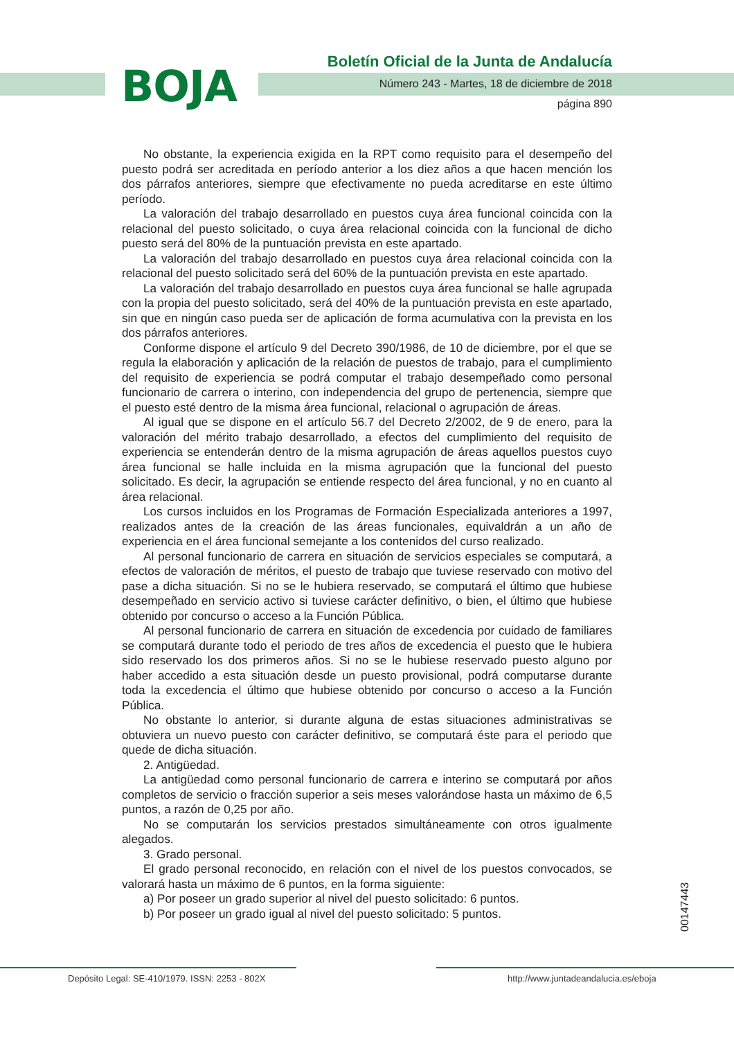BOJA
Boletín Oficial de la Junta de Andalucía
Número 243 - Martes, 18 de diciembre de 2018
página 890
No obstante, la experiencia exigida en la RPT como requisito para el desempeño del puesto podrá ser acreditada en período anterior a los diez años a que hacen mención los dos párrafos anteriores, siempre que efectivamente no pueda acreditarse en este último período.
La valoración del trabajo desarrollado en puestos cuya área funcional coincida con la relacional del puesto solicitado, o cuya área relacional coincida con la funcional de dicho puesto será del 80% de la puntuación prevista en este apartado.
La valoración del trabajo desarrollado en puestos cuya área relacional coincida con la relacional del puesto solicitado será del 60% de la puntuación prevista en este apartado.
La valoración del trabajo desarrollado en puestos cuya área funcional se halle agrupada con la propia del puesto solicitado, será del 40% de la puntuación prevista en este apartado, sin que en ningún caso pueda ser de aplicación de forma acumulativa con la prevista en los dos párrafos anteriores.
Conforme dispone el artículo 9 del Decreto 390/1986, de 10 de diciembre, por el que se regula la elaboración y aplicación de la relación de puestos de trabajo, para el cumplimiento del requisito de experiencia se podrá computar el trabajo desempeñado como personal funcionario de carrera o interino, con independencia del grupo de pertenencia, siempre que el puesto esté dentro de la misma área funcional, relacional o agrupación de áreas.
Al igual que se dispone en el artículo 56.7 del Decreto 2/2002, de 9 de enero, para la valoración del mérito trabajo desarrollado, a efectos del cumplimiento del requisito de experiencia se entenderán dentro de la misma agrupación de áreas aquellos puestos cuyo área funcional se halle incluida en la misma agrupación que la funcional del puesto solicitado. Es decir, la agrupación se entiende respecto del área funcional, y no en cuanto al área relacional.
Los cursos incluidos en los Programas de Formación Especializada anteriores a 1997, realizados antes de la creación de las áreas funcionales, equivaldrán a un año de experiencia en el área funcional semejante a los contenidos del curso realizado.
Al personal funcionario de carrera en situación de servicios especiales se computará, a efectos de valoración de méritos, el puesto de trabajo que tuviese reservado con motivo del pase a dicha situación. Si no se le hubiera reservado, se computará el último que hubiese desempeñado en servicio activo si tuviese carácter definitivo, o bien, el último que hubiese obtenido por concurso o acceso a la Función Pública.
Al personal funcionario de carrera en situación de excedencia por cuidado de familiares se computará durante todo el periodo de tres años de excedencia el puesto que le hubiera sido reservado los dos primeros años. Si no se le hubiese reservado puesto alguno por haber accedido a esta situación desde un puesto provisional, podrá computarse durante toda la excedencia el último que hubiese obtenido por concurso o acceso a la Función Pública.
No obstante lo anterior, si durante alguna de estas situaciones administrativas se obtuviera un nuevo puesto con carácter definitivo, se computará éste para el periodo que quede de dicha situación.
2. Antigüedad.
La antigüedad como personal funcionario de carrera e interino se computará por años completos de servicio o fracción superior a seis meses valorándose hasta un máximo de 6,5 puntos, a razón de 0,25 por año.
No se computarán los servicios prestados simultáneamente con otros igualmente alegados.
3. Grado personal.
El grado personal reconocido, en relación con el nivel de los puestos convocados, se valorará hasta un máximo de 6 puntos, en la forma siguiente:
a) Por poseer un grado superior al nivel del puesto solicitado: 6 puntos.
b) Por poseer un grado igual al nivel del puesto solicitado: 5 puntos.
00147443
Depósito Legal: SE-410/1979. ISSN: 2253 - 802X
http://www.juntadeandalucia.es/eboja